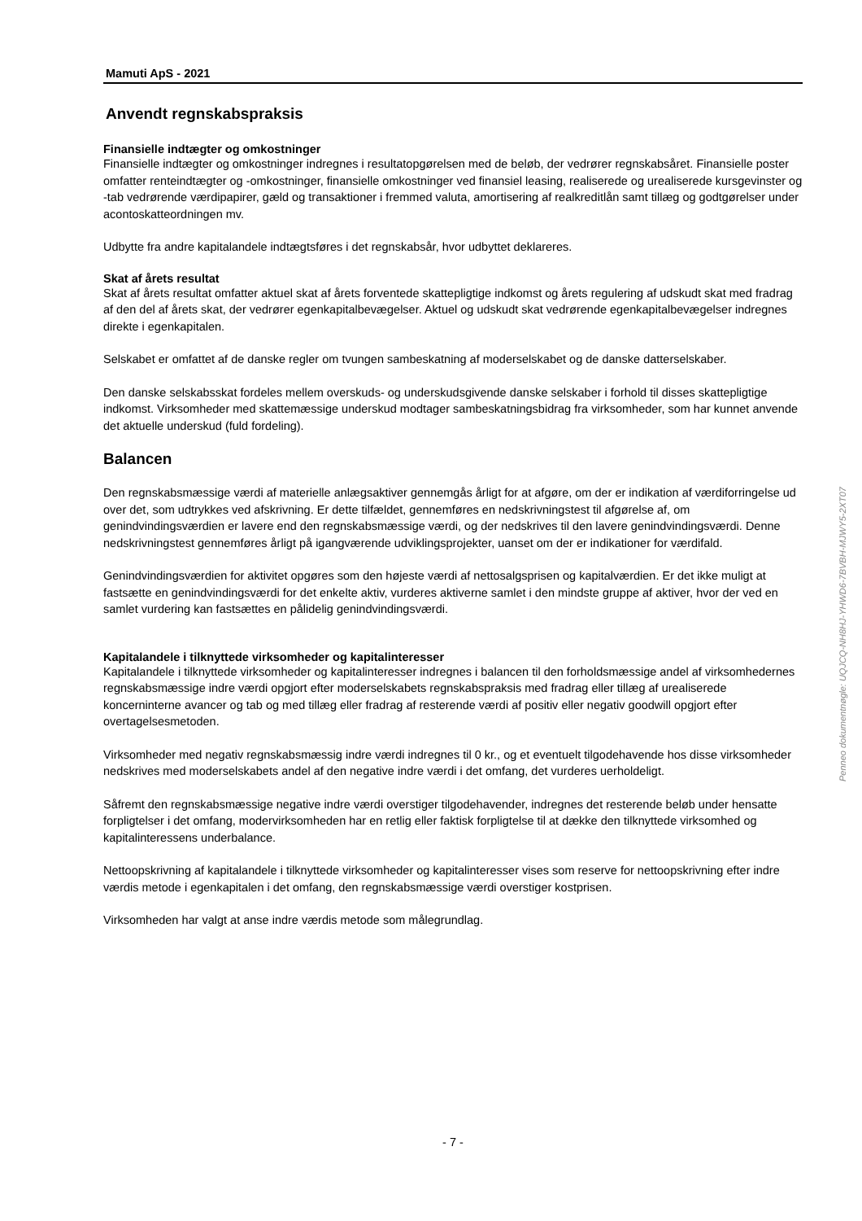Mamuti ApS - 2021
Anvendt regnskabspraksis
Finansielle indtægter og omkostninger
Finansielle indtægter og omkostninger indregnes i resultatopgørelsen med de beløb, der vedrører regnskabsåret. Finansielle poster omfatter renteindtægter og -omkostninger, finansielle omkostninger ved finansiel leasing, realiserede og urealiserede kursgevinster og -tab vedrørende værdipapirer, gæld og transaktioner i fremmed valuta, amortisering af realkreditlån samt tillæg og godtgørelser under acontoskatteordningen mv.
Udbytte fra andre kapitalandele indtægtsføres i det regnskabsår, hvor udbyttet deklareres.
Skat af årets resultat
Skat af årets resultat omfatter aktuel skat af årets forventede skattepligtige indkomst og årets regulering af udskudt skat med fradrag af den del af årets skat, der vedrører egenkapitalbevægelser. Aktuel og udskudt skat vedrørende egenkapitalbevægelser indregnes direkte i egenkapitalen.
Selskabet er omfattet af de danske regler om tvungen sambeskatning af moderselskabet og de danske datterselskaber.
Den danske selskabsskat fordeles mellem overskuds- og underskudsgivende danske selskaber i forhold til disses skattepligtige indkomst. Virksomheder med skattemæssige underskud modtager sambeskatningsbidrag fra virksomheder, som har kunnet anvende det aktuelle underskud (fuld fordeling).
Balancen
Den regnskabsmæssige værdi af materielle anlægsaktiver gennemgås årligt for at afgøre, om der er indikation af værdiforringelse ud over det, som udtrykkes ved afskrivning. Er dette tilfældet, gennemføres en nedskrivningstest til afgørelse af, om genindvindingsværdien er lavere end den regnskabsmæssige værdi, og der nedskrives til den lavere genindvindingsværdi. Denne nedskrivningstest gennemføres årligt på igangværende udviklingsprojekter, uanset om der er indikationer for værdifald.
Genindvindingsværdien for aktivitet opgøres som den højeste værdi af nettosalgsprisen og kapitalværdien. Er det ikke muligt at fastsætte en genindvindingsværdi for det enkelte aktiv, vurderes aktiverne samlet i den mindste gruppe af aktiver, hvor der ved en samlet vurdering kan fastsættes en pålidelig genindvindingsværdi.
Kapitalandele i tilknyttede virksomheder og kapitalinteresser
Kapitalandele i tilknyttede virksomheder og kapitalinteresser indregnes i balancen til den forholdsmæssige andel af virksomhedernes regnskabsmæssige indre værdi opgjort efter moderselskabets regnskabspraksis med fradrag eller tillæg af urealiserede koncerninterne avancer og tab og med tillæg eller fradrag af resterende værdi af positiv eller negativ goodwill opgjort efter overtagelsesmetoden.
Virksomheder med negativ regnskabsmæssig indre værdi indregnes til 0 kr., og et eventuelt tilgodehavende hos disse virksomheder nedskrives med moderselskabets andel af den negative indre værdi i det omfang, det vurderes uerholdeligt.
Såfremt den regnskabsmæssige negative indre værdi overstiger tilgodehavender, indregnes det resterende beløb under hensatte forpligtelser i det omfang, modervirksomheden har en retlig eller faktisk forpligtelse til at dække den tilknyttede virksomhed og kapitalinteressens underbalance.
Nettoopskrivning af kapitalandele i tilknyttede virksomheder og kapitalinteresser vises som reserve for nettoopskrivning efter indre værdis metode i egenkapitalen i det omfang, den regnskabsmæssige værdi overstiger kostprisen.
Virksomheden har valgt at anse indre værdis metode som målegrundlag.
- 7 -
Penneo dokumentnøgle: UQJCQ-NH8HJ-YHWD6-7BVBH-MJWY5-2XT07